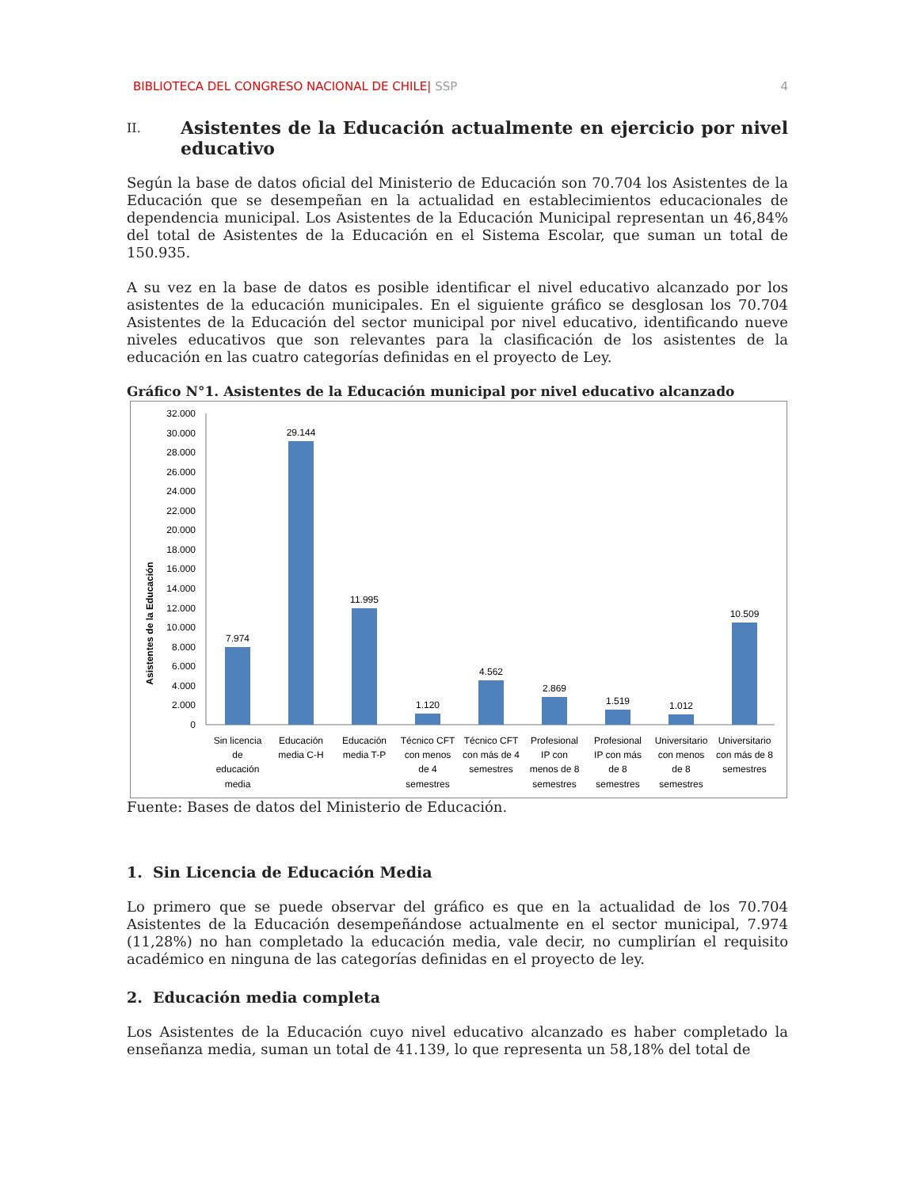BIBLIOTECA DEL CONGRESO NACIONAL DE CHILE| SSP 4
II. Asistentes de la Educación actualmente en ejercicio por nivel educativo
Según la base de datos oficial del Ministerio de Educación son 70.704 los Asistentes de la Educación que se desempeñan en la actualidad en establecimientos educacionales de dependencia municipal. Los Asistentes de la Educación Municipal representan un 46,84% del total de Asistentes de la Educación en el Sistema Escolar, que suman un total de 150.935.
A su vez en la base de datos es posible identificar el nivel educativo alcanzado por los asistentes de la educación municipales. En el siguiente gráfico se desglosan los 70.704 Asistentes de la Educación del sector municipal por nivel educativo, identificando nueve niveles educativos que son relevantes para la clasificación de los asistentes de la educación en las cuatro categorías definidas en el proyecto de Ley.
Gráfico N°1. Asistentes de la Educación municipal por nivel educativo alcanzado
Asistentes de la Educación
0
2.000
4.000
6.000
8.000
10.000
12.000
14.000
16.000
18.000
20.000
22.000
24.000
26.000
28.000
30.000
32.000
7.974
29.144
11.995
1.120
4.562
2.869
1.519
1.012
10.509
Sin licencia
de
educación
media
Educación
media C-H
Educación
media T-P
Técnico CFT
con menos
de 4
semestres
Técnico CFT
con más de 4
semestres
Profesional
IP con
menos de 8
semestres
Profesional
IP con más
de 8
semestres
Universitario
con menos
de 8
semestres
Universitario
con más de 8
semestres
Fuente: Bases de datos del Ministerio de Educación.
1. Sin Licencia de Educación Media
Lo primero que se puede observar del gráfico es que en la actualidad de los 70.704 Asistentes de la Educación desempeñándose actualmente en el sector municipal, 7.974 (11,28%) no han completado la educación media, vale decir, no cumplirían el requisito académico en ninguna de las categorías definidas en el proyecto de ley.
2. Educación media completa
Los Asistentes de la Educación cuyo nivel educativo alcanzado es haber completado la enseñanza media, suman un total de 41.139, lo que representa un 58,18% del total de